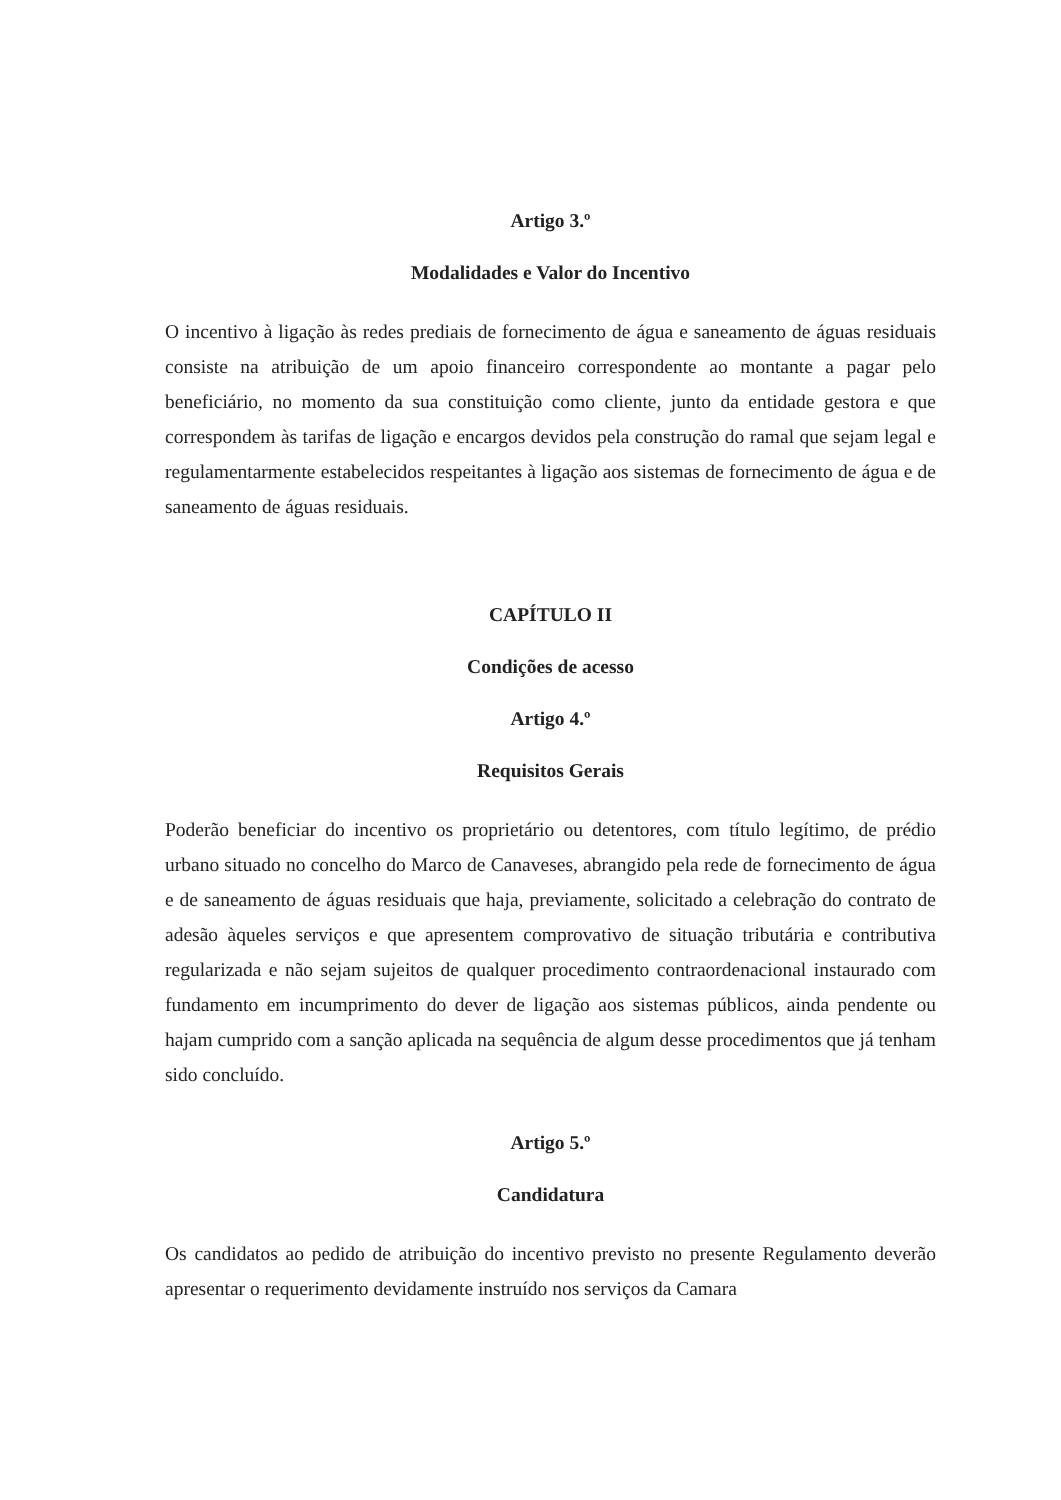Artigo 3.º
Modalidades e Valor do Incentivo
O incentivo à ligação às redes prediais de fornecimento de água e saneamento de águas residuais consiste na atribuição de um apoio financeiro correspondente ao montante a pagar pelo beneficiário, no momento da sua constituição como cliente, junto da entidade gestora e que correspondem às tarifas de ligação e encargos devidos pela construção do ramal que sejam legal e regulamentarmente estabelecidos respeitantes à ligação aos sistemas de fornecimento de água e de saneamento de águas residuais.
CAPÍTULO II
Condições de acesso
Artigo 4.º
Requisitos Gerais
Poderão beneficiar do incentivo os proprietário ou detentores, com título legítimo, de prédio urbano situado no concelho do Marco de Canaveses, abrangido pela rede de fornecimento de água e de saneamento de águas residuais que haja, previamente, solicitado a celebração do contrato de adesão àqueles serviços e que apresentem comprovativo de situação tributária e contributiva regularizada e não sejam sujeitos de qualquer procedimento contraordenacional instaurado com fundamento em incumprimento do dever de ligação aos sistemas públicos, ainda pendente ou hajam cumprido com a sanção aplicada na sequência de algum desse procedimentos que já tenham sido concluído.
Artigo 5.º
Candidatura
Os candidatos ao pedido de atribuição do incentivo previsto no presente Regulamento deverão apresentar o requerimento devidamente instruído nos serviços da Camara